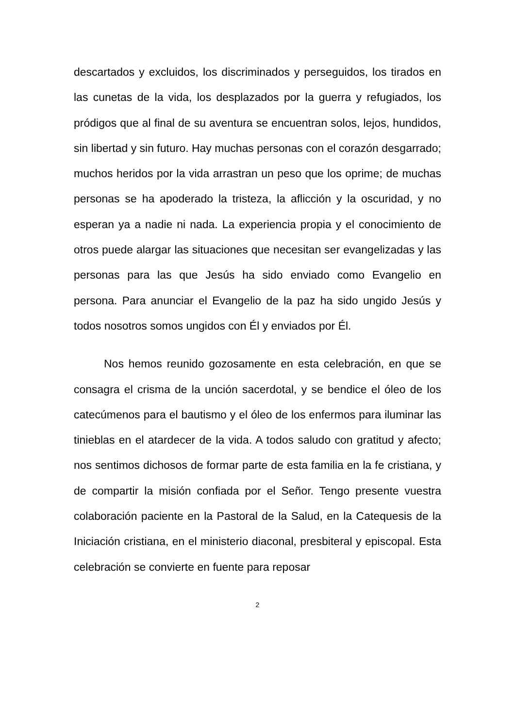descartados y excluidos, los discriminados y perseguidos, los tirados en las cunetas de la vida, los desplazados por la guerra y refugiados, los pródigos que al final de su aventura se encuentran solos, lejos, hundidos, sin libertad y sin futuro. Hay muchas personas con el corazón desgarrado; muchos heridos por la vida arrastran un peso que los oprime; de muchas personas se ha apoderado la tristeza, la aflicción y la oscuridad, y no esperan ya a nadie ni nada. La experiencia propia y el conocimiento de otros puede alargar las situaciones que necesitan ser evangelizadas y las personas para las que Jesús ha sido enviado como Evangelio en persona. Para anunciar el Evangelio de la paz ha sido ungido Jesús y todos nosotros somos ungidos con Él y enviados por Él.
Nos hemos reunido gozosamente en esta celebración, en que se consagra el crisma de la unción sacerdotal, y se bendice el óleo de los catecúmenos para el bautismo y el óleo de los enfermos para iluminar las tinieblas en el atardecer de la vida. A todos saludo con gratitud y afecto; nos sentimos dichosos de formar parte de esta familia en la fe cristiana, y de compartir la misión confiada por el Señor. Tengo presente vuestra colaboración paciente en la Pastoral de la Salud, en la Catequesis de la Iniciación cristiana, en el ministerio diaconal, presbiteral y episcopal. Esta celebración se convierte en fuente para reposar
2